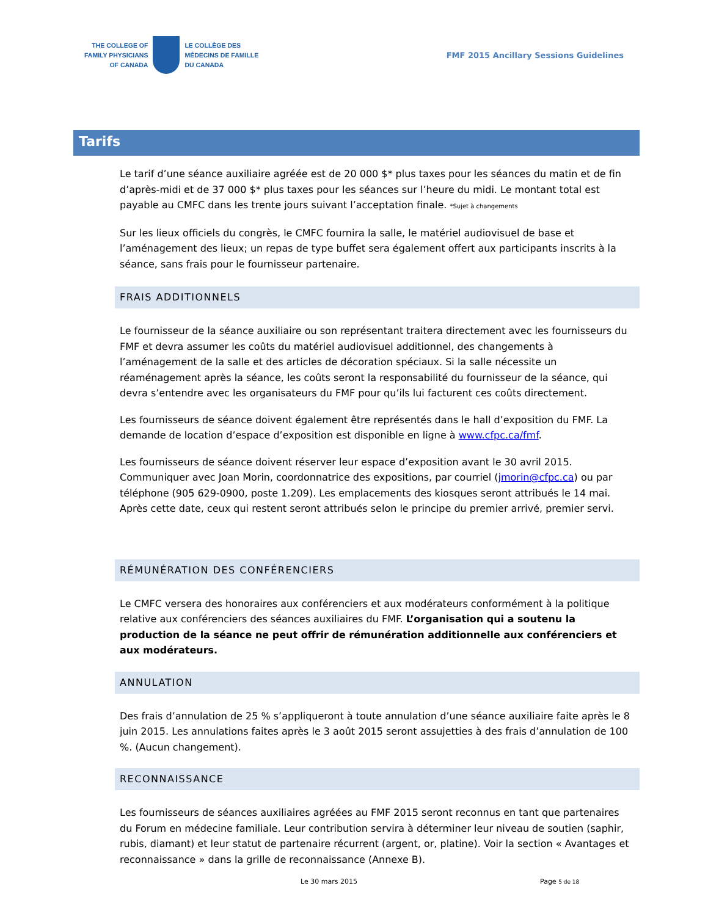THE COLLEGE OF
FAMILY PHYSICIANS
OF CANADA
LE COLLÈGE DES
MÉDECINS DE FAMILLE
DU CANADA
FMF 2015 Ancillary Sessions Guidelines
Tarifs
Le tarif d’une séance auxiliaire agréée est de 20 000 $* plus taxes pour les séances du matin et de fin d’après-midi et de 37 000 $* plus taxes pour les séances sur l’heure du midi. Le montant total est payable au CMFC dans les trente jours suivant l’acceptation finale. *Sujet à changements
Sur les lieux officiels du congrès, le CMFC fournira la salle, le matériel audiovisuel de base et l’aménagement des lieux; un repas de type buffet sera également offert aux participants inscrits à la séance, sans frais pour le fournisseur partenaire.
FRAIS ADDITIONNELS
Le fournisseur de la séance auxiliaire ou son représentant traitera directement avec les fournisseurs du FMF et devra assumer les coûts du matériel audiovisuel additionnel, des changements à l’aménagement de la salle et des articles de décoration spéciaux. Si la salle nécessite un réaménagement après la séance, les coûts seront la responsabilité du fournisseur de la séance, qui devra s’entendre avec les organisateurs du FMF pour qu’ils lui facturent ces coûts directement.
Les fournisseurs de séance doivent également être représentés dans le hall d’exposition du FMF. La demande de location d’espace d’exposition est disponible en ligne à www.cfpc.ca/fmf.
Les fournisseurs de séance doivent réserver leur espace d’exposition avant le 30 avril 2015. Communiquer avec Joan Morin, coordonnatrice des expositions, par courriel (jmorin@cfpc.ca) ou par téléphone (905 629-0900, poste 1.209). Les emplacements des kiosques seront attribués le 14 mai. Après cette date, ceux qui restent seront attribués selon le principe du premier arrivé, premier servi.
RÉMUNÉRATION DES CONFÉRENCIERS
Le CMFC versera des honoraires aux conférenciers et aux modérateurs conformément à la politique relative aux conférenciers des séances auxiliaires du FMF. L’organisation qui a soutenu la production de la séance ne peut offrir de rémunération additionnelle aux conférenciers et aux modérateurs.
ANNULATION
Des frais d’annulation de 25 % s’appliqueront à toute annulation d’une séance auxiliaire faite après le 8 juin 2015. Les annulations faites après le 3 août 2015 seront assujetties à des frais d’annulation de 100 %. (Aucun changement).
RECONNAISSANCE
Les fournisseurs de séances auxiliaires agréées au FMF 2015 seront reconnus en tant que partenaires du Forum en médecine familiale. Leur contribution servira à déterminer leur niveau de soutien (saphir, rubis, diamant) et leur statut de partenaire récurrent (argent, or, platine). Voir la section « Avantages et reconnaissance » dans la grille de reconnaissance (Annexe B).
Le 30 mars 2015 Page 5 de 18